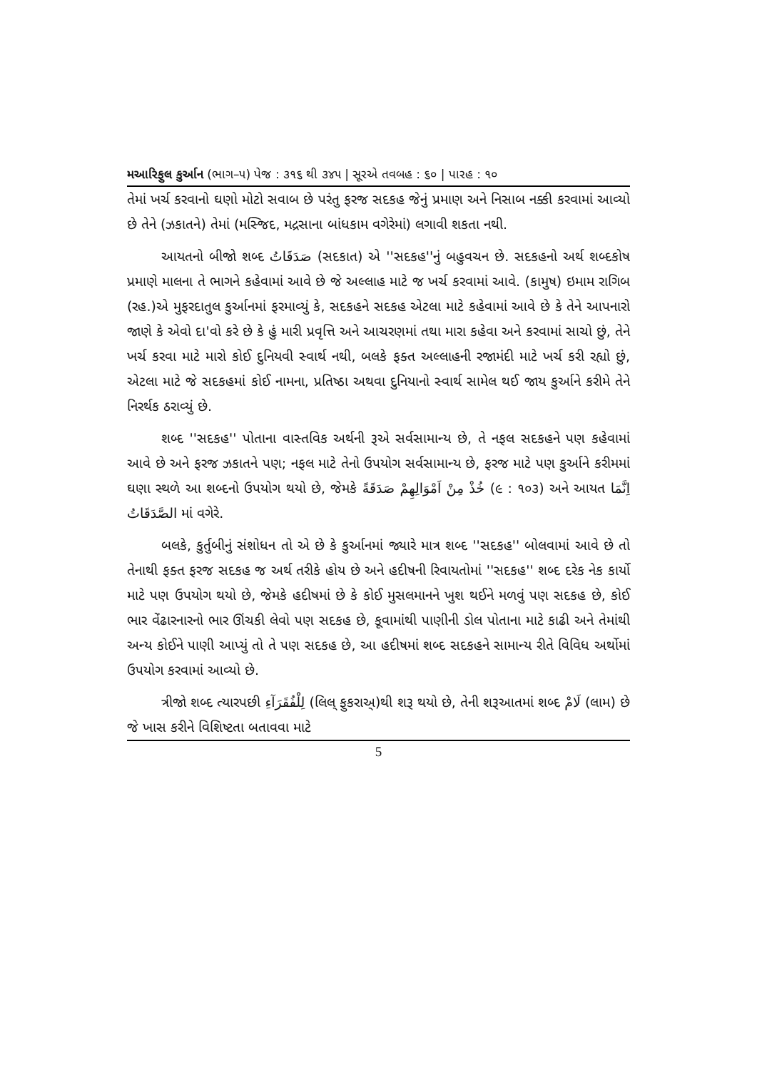મઆરિફુલ કુર્આન (ભાગ–૫) પેજ : ૩૧૬ થી ૩૪૫ | સૂરએ તવબહ : ૬૦ | પારહ : ૧૦
તેમાં ખર્ચ કરવાનો ઘણો મોટો સવાબ છે પરંતુ ફરજ સદકહ જેનું પ્રમાણ અને નિસાબ નક્કી કરવામાં આવ્યો છે તેને (ઝકાતને) તેમાં (મસ્જિદ, મદ્રસાના બાંધકામ વગેરેમાં) લગાવી શકતા નથી.
આયતનો બીજો શબ્દ صَدَقَاتُ (સદકાત) એ ''સદકહ''નું બહુવચન છે. સદકહનો અર્થ શબ્દકોષ પ્રમાણે માલના તે ભાગને કહેવામાં આવે છે જે અલ્લાહ માટે જ ખર્ચ કરવામાં આવે. (કામુષ) ઇમામ રાગિબ (રહ.)એ મુફરદાતુલ કુર્આનમાં ફરમાવ્યું કે, સદકહને સદકહ એટલા માટે કહેવામાં આવે છે કે તેને આપનારો જાણે કે એવો દા'વો કરે છે કે હું મારી પ્રવૃત્તિ અને આચરણમાં તથા મારા કહેવા અને કરવામાં સાચો છું, તેને ખર્ચ કરવા માટે મારો કોઈ દુનિયવી સ્વાર્થ નથી, બલકે ફક્ત અલ્લાહની રજામંદી માટે ખર્ચ કરી રહ્યો છું, એટલા માટે જે સદકહમાં કોઈ નામના, પ્રતિષ્ઠા અથવા દુનિયાનો સ્વાર્થ સામેલ થઈ જાય કુર્આને કરીમે તેને નિરર્થક ઠરાવ્યું છે.
શબ્દ ''સદકહ'' પોતાના વાસ્તવિક અર્થની રૂએ સર્વસામાન્ય છે, તે નફલ સદકહને પણ કહેવામાં આવે છે અને ફરજ ઝકાતને પણ; નફલ માટે તેનો ઉપયોગ સર્વસામાન્ય છે, ફરજ માટે પણ કુર્આને કરીમમાં ઘણા સ્થળે આ શબ્દનો ઉપયોગ થયો છે, જેમકે خُذْ مِنْ اَمْوَالِهِمْ صَدَقَةً (૯ : ૧૦૩) અને આયત اِنَّمَا الصَّدَقَاتُ માં વગેરે.
બલકે, કુર્તુબીનું સંશોધન તો એ છે કે કુર્આનમાં જ્યારે માત્ર શબ્દ ''સદકહ'' બોલવામાં આવે છે તો તેનાથી ફક્ત ફરજ સદકહ જ અર્થ તરીકે હોય છે અને હદીષની રિવાયતોમાં ''સદકહ'' શબ્દ દરેક નેક કાર્યો માટે પણ ઉપયોગ થયો છે, જેમકે હદીષમાં છે કે કોઈ મુસલમાનને ખુશ થઈને મળવું પણ સદકહ છે, કોઈ ભાર વેંઢારનારનો ભાર ઊંચકી લેવો પણ સદકહ છે, કૂવામાંથી પાણીની ડોલ પોતાના માટે કાઢી અને તેમાંથી અન્ય કોઈને પાણી આપ્યું તો તે પણ સદકહ છે, આ હદીષમાં શબ્દ સદકહને સામાન્ય રીતે વિવિધ અર્થોમાં ઉપયોગ કરવામાં આવ્યો છે.
ત્રીજો શબ્દ ત્યારપછી لِلْفُقَرَآءِ (લિલ્ ફુકરાઅ્)થી શરૂ થયો છે, તેની શરૂઆતમાં શબ્દ لَامْ (લામ) છે જે ખાસ કરીને વિશિષ્ટતા બતાવવા માટે
5